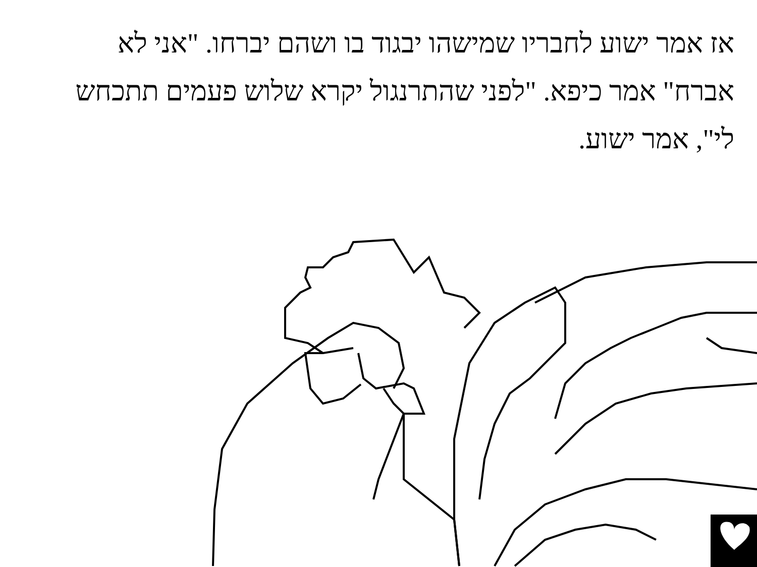אז אמר ישוע לחבריו שמישהו יבגוד בו ושהם יברחו. "אני לא אברח" אמר כיפא. "לפני שהתרנגול יקרא שלוש פעמים תתכחש לי", אמר ישוע.